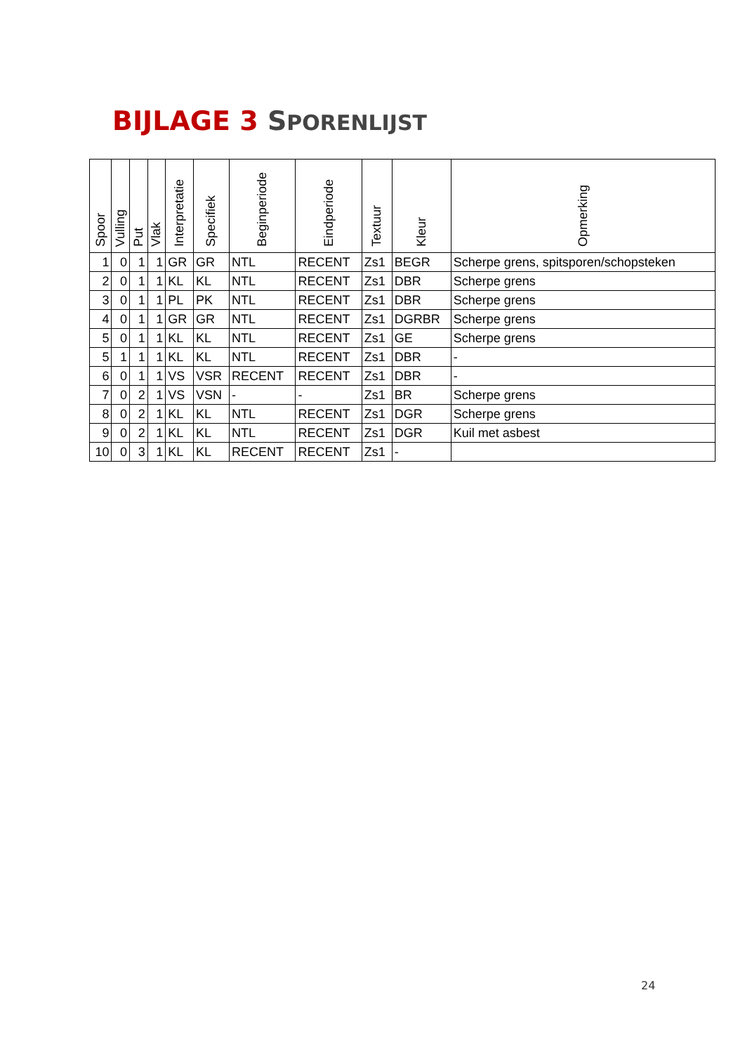BIJLAGE 3 SPORENLIJST
| Spoor | Vulling | Put | Vlak | Interpretatie | Specifiek | Beginperiode | Eindperiode | Textuur | Kleur | Opmerking |
| --- | --- | --- | --- | --- | --- | --- | --- | --- | --- | --- |
| 1 | 0 | 1 | 1 | GR | GR | NTL | RECENT | Zs1 | BEGR | Scherpe grens, spitsporen/schopsteken |
| 2 | 0 | 1 | 1 | KL | KL | NTL | RECENT | Zs1 | DBR | Scherpe grens |
| 3 | 0 | 1 | 1 | PL | PK | NTL | RECENT | Zs1 | DBR | Scherpe grens |
| 4 | 0 | 1 | 1 | GR | GR | NTL | RECENT | Zs1 | DGRBR | Scherpe grens |
| 5 | 0 | 1 | 1 | KL | KL | NTL | RECENT | Zs1 | GE | Scherpe grens |
| 5 | 1 | 1 | 1 | KL | KL | NTL | RECENT | Zs1 | DBR | - |
| 6 | 0 | 1 | 1 | VS | VSR | RECENT | RECENT | Zs1 | DBR | - |
| 7 | 0 | 2 | 1 | VS | VSN | - | - | Zs1 | BR | Scherpe grens |
| 8 | 0 | 2 | 1 | KL | KL | NTL | RECENT | Zs1 | DGR | Scherpe grens |
| 9 | 0 | 2 | 1 | KL | KL | NTL | RECENT | Zs1 | DGR | Kuil met asbest |
| 10 | 0 | 3 | 1 | KL | KL | RECENT | RECENT | Zs1 | - | |
24